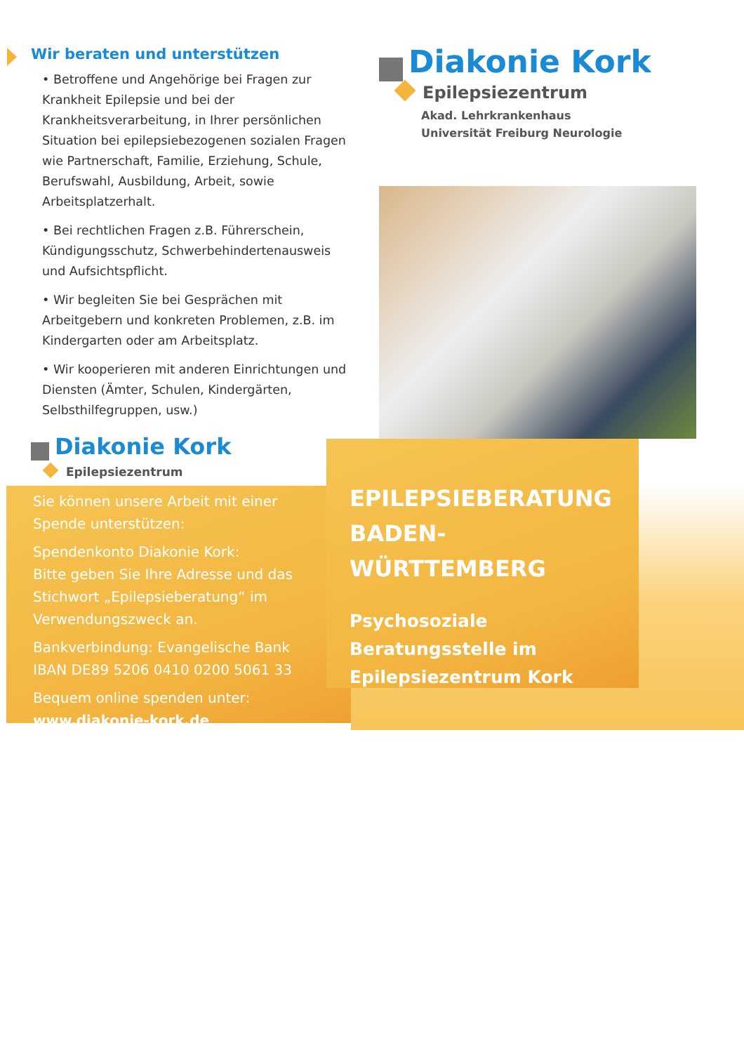Wir beraten und unterstützen
• Betroffene und Angehörige bei Fragen zur Krankheit Epilepsie und bei der Krankheitsverarbeitung, in Ihrer persönlichen Situation bei epilepsiebezogenen sozialen Fragen wie Partnerschaft, Familie, Erziehung, Schule, Berufswahl, Ausbildung, Arbeit, sowie Arbeitsplatzerhalt.
• Bei rechtlichen Fragen z.B. Führerschein, Kündigungsschutz, Schwerbehindertenausweis und Aufsichtspflicht.
• Wir begleiten Sie bei Gesprächen mit Arbeitgebern und konkreten Problemen, z.B. im Kindergarten oder am Arbeitsplatz.
• Wir kooperieren mit anderen Einrichtungen und Diensten (Ämter, Schulen, Kindergärten, Selbsthilfegruppen, usw.)
Diakonie Kork
Epilepsiezentrum
Sie können unsere Arbeit mit einer Spende unterstützen:
Spendenkonto Diakonie Kork:
Bitte geben Sie Ihre Adresse und das Stichwort „Epilepsieberatung“ im Verwendungszweck an.
Bankverbindung: Evangelische Bank
IBAN DE89 5206 0410 0200 5061 33
Bequem online spenden unter:
www.diakonie-kork.de
Diakonie Kork
Epilepsiezentrum
Akad. Lehrkrankenhaus
Universität Freiburg Neurologie
EPILEPSIEBERATUNG BADEN-WÜRTTEMBERG
Psychosoziale Beratungsstelle im Epilepsiezentrum Kork